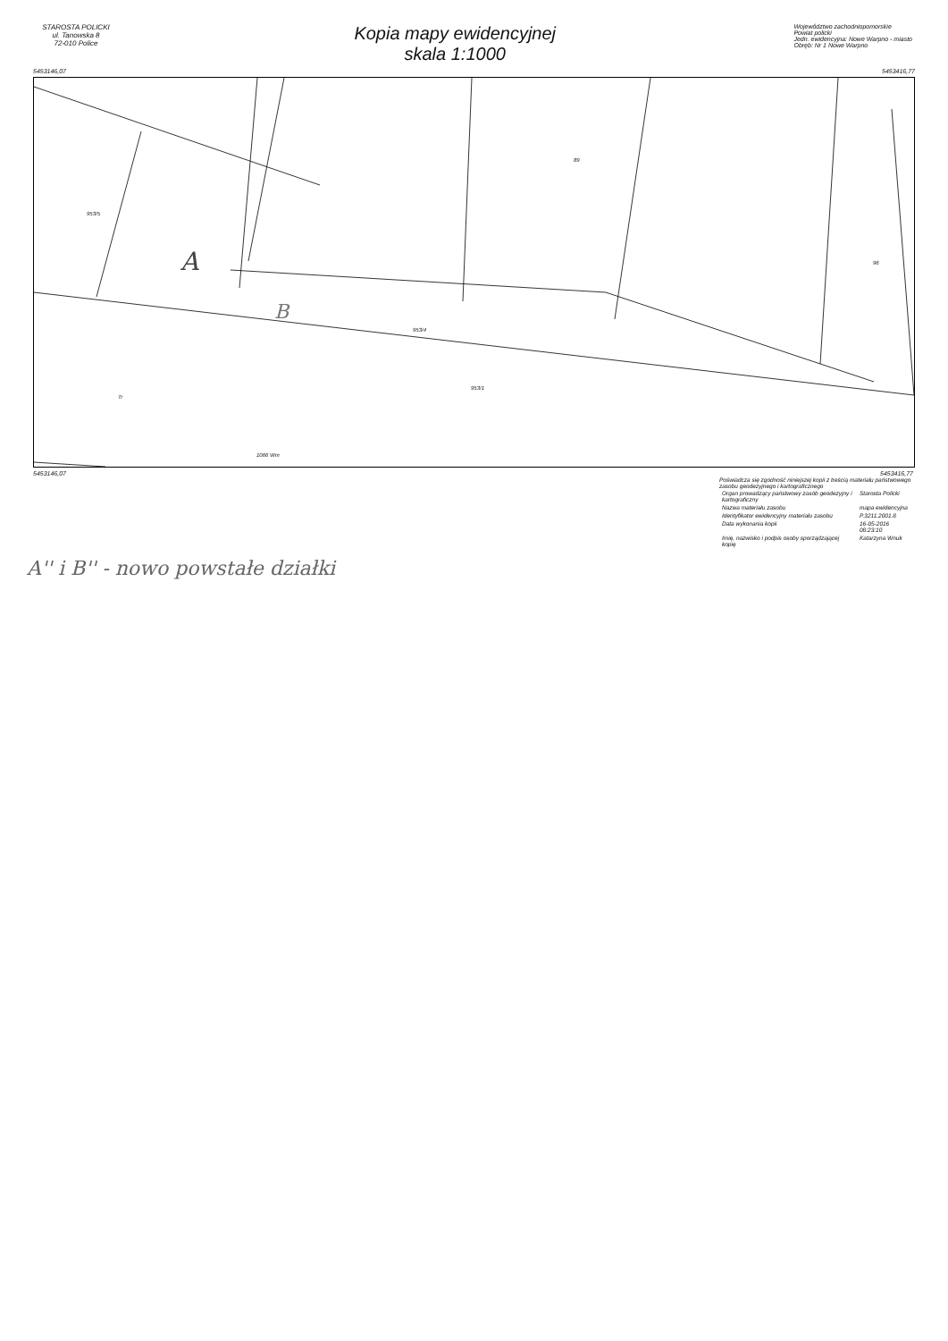STAROSTA POLICKI
ul. Tanowska 8
72-010 Police
Kopia mapy ewidencyjnej
skala 1:1000
Województwo zachodniopomorskie
Powiat policki
Jedn. ewidencyjna: Nowe Warpno - miasto
Obręb: Nr 1 Nowe Warpno
5453146,07 5453416,77
953/5
A
B
953/4
953/1
Tr
89
1066 Wm
96
5453146,07 5453416,77
Poświadcza się zgodność niniejszej kopii z treścią materiału państwowego zasobu geodezyjnego i kartograficznego
| Organ prowadzący państwowy zasób geodezyjny i kartograficzny | Starosta Policki |
| Nazwa materiału zasobu | mapa ewidencyjna |
| Identyfikator ewidencyjny materiału zasobu | P.3211.2001.8 |
| Data wykonania kopii | 16-05-2016 08:23:10 |
| Imię, nazwisko i podpis osoby sporządzającej kopię | Katarzyna Wnuk |
A'' i B'' - nowo powstałe działki